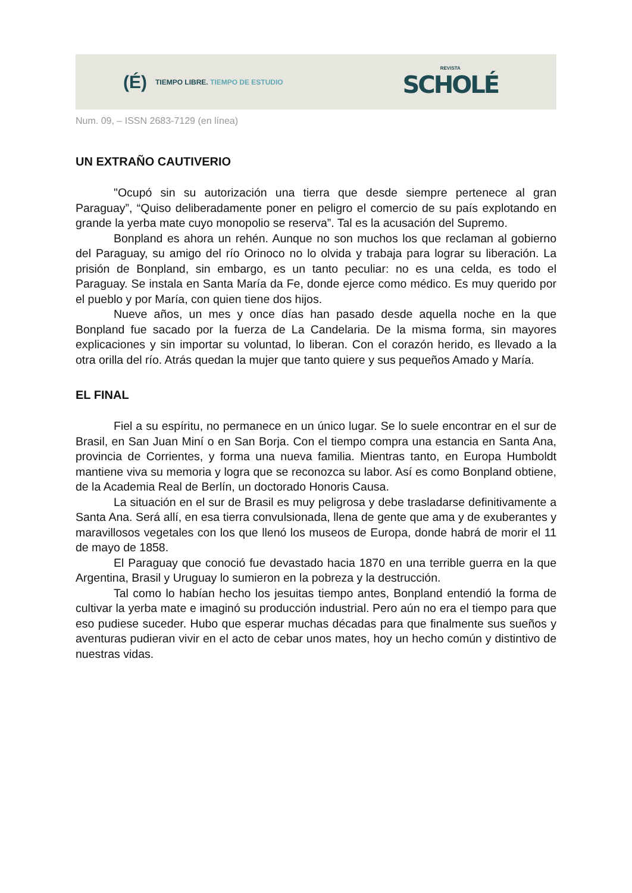(É) TIEMPO LIBRE. TIEMPO DE ESTUDIO
REVISTA
SCHOLÉ
Num. 09, – ISSN 2683-7129 (en línea)
UN EXTRAÑO CAUTIVERIO
"Ocupó sin su autorización una tierra que desde siempre pertenece al gran Paraguay”, “Quiso deliberadamente poner en peligro el comercio de su país explotando en grande la yerba mate cuyo monopolio se reserva”. Tal es la acusación del Supremo.
Bonpland es ahora un rehén. Aunque no son muchos los que reclaman al gobierno del Paraguay, su amigo del río Orinoco no lo olvida y trabaja para lograr su liberación. La prisión de Bonpland, sin embargo, es un tanto peculiar: no es una celda, es todo el Paraguay. Se instala en Santa María da Fe, donde ejerce como médico. Es muy querido por el pueblo y por María, con quien tiene dos hijos.
Nueve años, un mes y once días han pasado desde aquella noche en la que Bonpland fue sacado por la fuerza de La Candelaria. De la misma forma, sin mayores explicaciones y sin importar su voluntad, lo liberan. Con el corazón herido, es llevado a la otra orilla del río. Atrás quedan la mujer que tanto quiere y sus pequeños Amado y María.
EL FINAL
Fiel a su espíritu, no permanece en un único lugar. Se lo suele encontrar en el sur de Brasil, en San Juan Miní o en San Borja. Con el tiempo compra una estancia en Santa Ana, provincia de Corrientes, y forma una nueva familia. Mientras tanto, en Europa Humboldt mantiene viva su memoria y logra que se reconozca su labor. Así es como Bonpland obtiene, de la Academia Real de Berlín, un doctorado Honoris Causa.
La situación en el sur de Brasil es muy peligrosa y debe trasladarse definitivamente a Santa Ana. Será allí, en esa tierra convulsionada, llena de gente que ama y de exuberantes y maravillosos vegetales con los que llenó los museos de Europa, donde habrá de morir el 11 de mayo de 1858.
El Paraguay que conoció fue devastado hacia 1870 en una terrible guerra en la que Argentina, Brasil y Uruguay lo sumieron en la pobreza y la destrucción.
Tal como lo habían hecho los jesuitas tiempo antes, Bonpland entendió la forma de cultivar la yerba mate e imaginó su producción industrial. Pero aún no era el tiempo para que eso pudiese suceder. Hubo que esperar muchas décadas para que finalmente sus sueños y aventuras pudieran vivir en el acto de cebar unos mates, hoy un hecho común y distintivo de nuestras vidas.